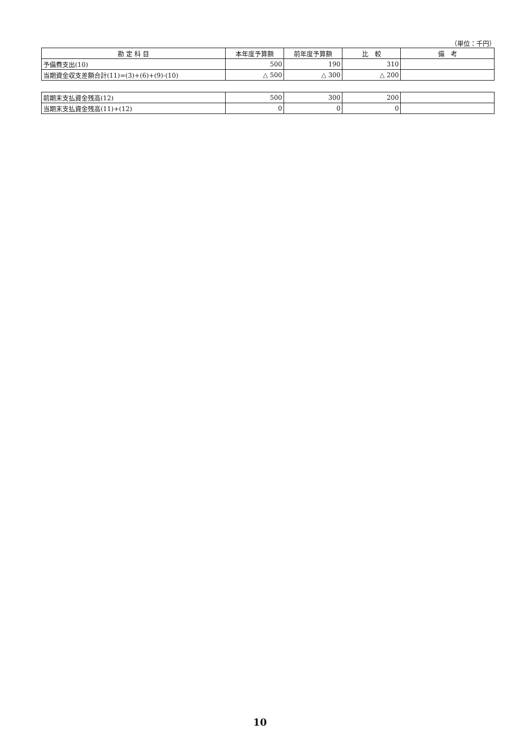（単位：千円）
| 勘 定 科 目 | 本年度予算額 | 前年度予算額 | 比 較 | 備 考 |
| --- | --- | --- | --- | --- |
| 予備費支出(10) | 500 | 190 | 310 | |
| 当期資金収支差額合計(11)=(3)+(6)+(9)-(10) | △ 500 | △ 300 | △ 200 | |
| 前期末支払資金残高(12) | 500 | 300 | 200 | |
| 当期末支払資金残高(11)+(12) | 0 | 0 | 0 | |
10